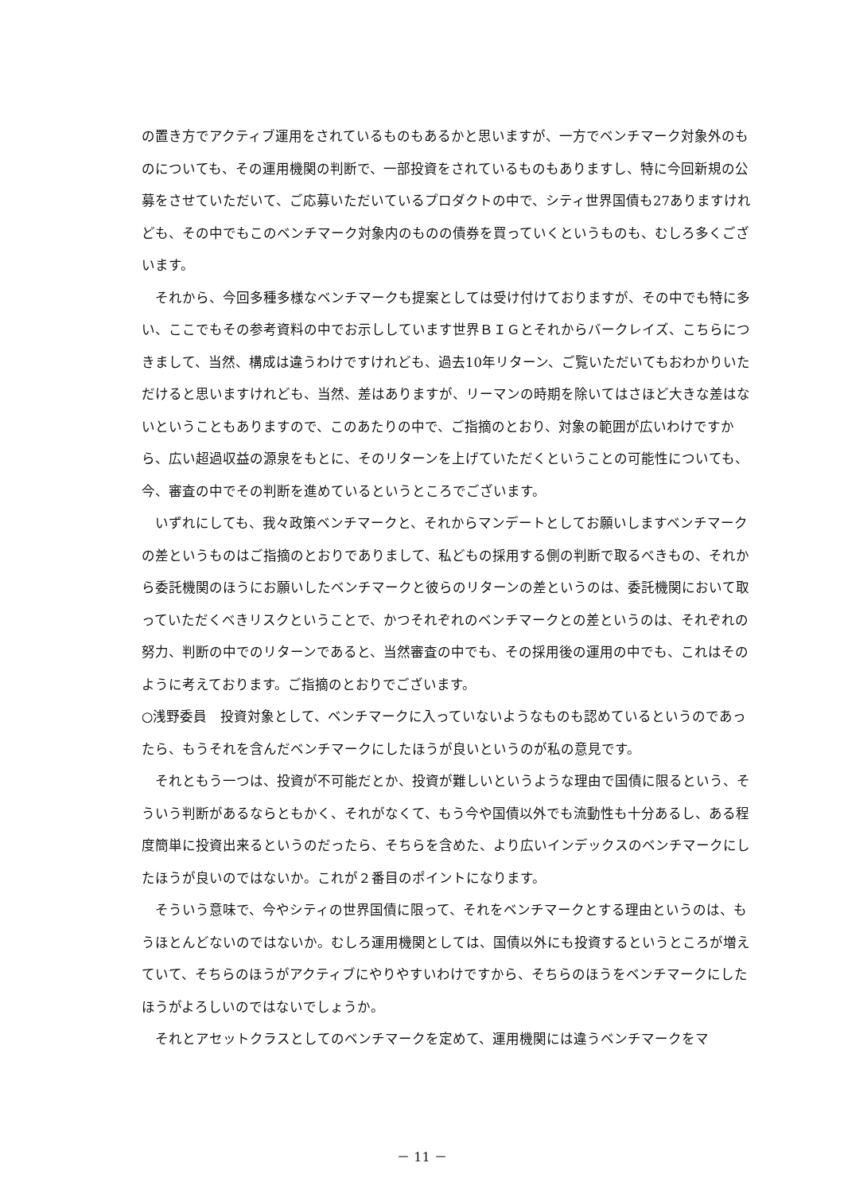の置き方でアクティブ運用をされているものもあるかと思いますが、一方でベンチマーク対象外のものについても、その運用機関の判断で、一部投資をされているものもありますし、特に今回新規の公募をさせていただいて、ご応募いただいているプロダクトの中で、シティ世界国債も27ありますけれども、その中でもこのベンチマーク対象内のものの債券を買っていくというものも、むしろ多くございます。
それから、今回多種多様なベンチマークも提案としては受け付けておりますが、その中でも特に多い、ここでもその参考資料の中でお示ししています世界ＢＩＧとそれからバークレイズ、こちらにつきまして、当然、構成は違うわけですけれども、過去10年リターン、ご覧いただいてもおわかりいただけると思いますけれども、当然、差はありますが、リーマンの時期を除いてはさほど大きな差はないということもありますので、このあたりの中で、ご指摘のとおり、対象の範囲が広いわけですから、広い超過収益の源泉をもとに、そのリターンを上げていただくということの可能性についても、今、審査の中でその判断を進めているというところでございます。
いずれにしても、我々政策ベンチマークと、それからマンデートとしてお願いしますベンチマークの差というものはご指摘のとおりでありまして、私どもの採用する側の判断で取るべきもの、それから委託機関のほうにお願いしたベンチマークと彼らのリターンの差というのは、委託機関において取っていただくべきリスクということで、かつそれぞれのベンチマークとの差というのは、それぞれの努力、判断の中でのリターンであると、当然審査の中でも、その採用後の運用の中でも、これはそのように考えております。ご指摘のとおりでございます。
○浅野委員　投資対象として、ベンチマークに入っていないようなものも認めているというのであったら、もうそれを含んだベンチマークにしたほうが良いというのが私の意見です。
それともう一つは、投資が不可能だとか、投資が難しいというような理由で国債に限るという、そういう判断があるならともかく、それがなくて、もう今や国債以外でも流動性も十分あるし、ある程度簡単に投資出来るというのだったら、そちらを含めた、より広いインデックスのベンチマークにしたほうが良いのではないか。これが２番目のポイントになります。
そういう意味で、今やシティの世界国債に限って、それをベンチマークとする理由というのは、もうほとんどないのではないか。むしろ運用機関としては、国債以外にも投資するというところが増えていて、そちらのほうがアクティブにやりやすいわけですから、そちらのほうをベンチマークにしたほうがよろしいのではないでしょうか。
それとアセットクラスとしてのベンチマークを定めて、運用機関には違うベンチマークをマ
－ 11 －